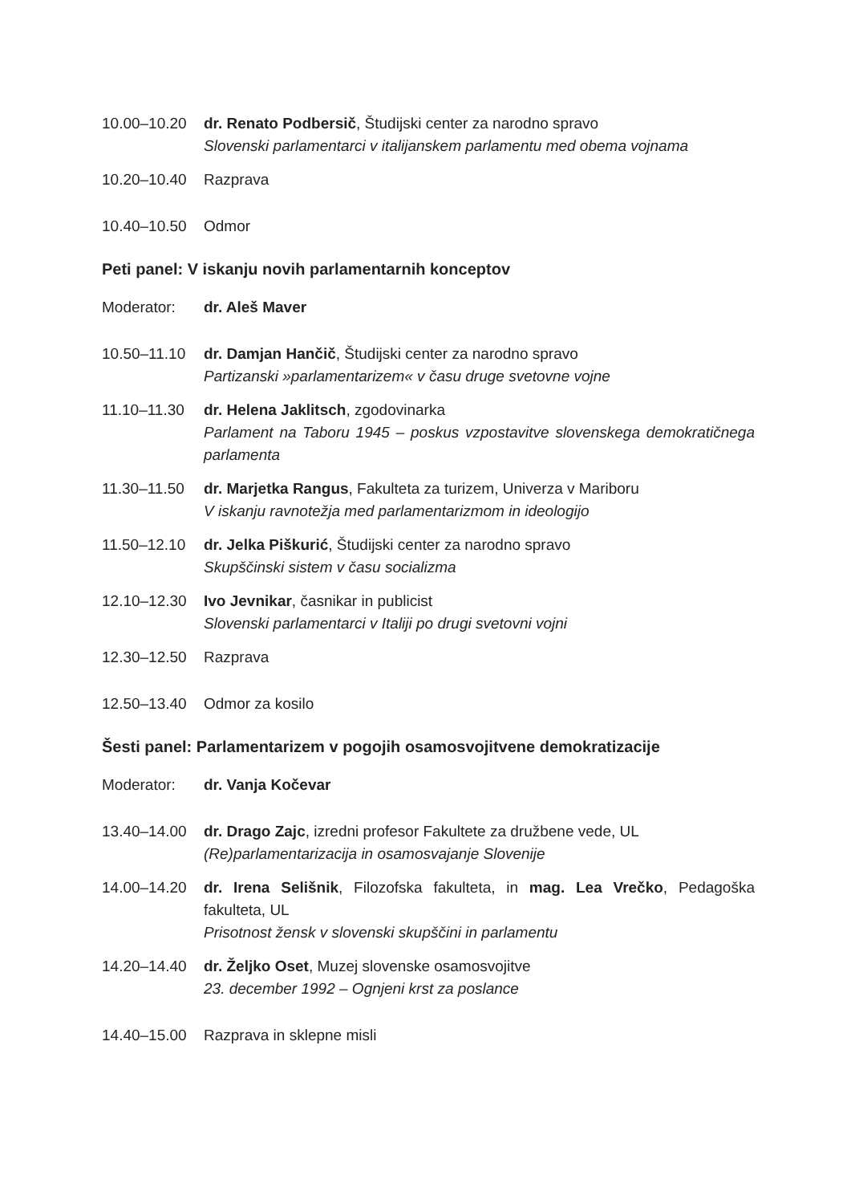10.00–10.20 dr. Renato Podbersič, Študijski center za narodno spravo
Slovenski parlamentarci v italijanskem parlamentu med obema vojnama
10.20–10.40 Razprava
10.40–10.50 Odmor
Peti panel: V iskanju novih parlamentarnih konceptov
Moderator: dr. Aleš Maver
10.50–11.10 dr. Damjan Hančič, Študijski center za narodno spravo
Partizanski »parlamentarizem« v času druge svetovne vojne
11.10–11.30 dr. Helena Jaklitsch, zgodovinarka
Parlament na Taboru 1945 – poskus vzpostavitve slovenskega demokratičnega parlamenta
11.30–11.50 dr. Marjetka Rangus, Fakulteta za turizem, Univerza v Mariboru
V iskanju ravnotežja med parlamentarizmom in ideologijo
11.50–12.10 dr. Jelka Piškurić, Študijski center za narodno spravo
Skupščinski sistem v času socializma
12.10–12.30 Ivo Jevnikar, časnikar in publicist
Slovenski parlamentarci v Italiji po drugi svetovni vojni
12.30–12.50 Razprava
12.50–13.40 Odmor za kosilo
Šesti panel: Parlamentarizem v pogojih osamosvojitvene demokratizacije
Moderator: dr. Vanja Kočevar
13.40–14.00 dr. Drago Zajc, izredni profesor Fakultete za družbene vede, UL
(Re)parlamentarizacija in osamosvajanje Slovenije
14.00–14.20 dr. Irena Selišnik, Filozofska fakulteta, in mag. Lea Vrečko, Pedagoška fakulteta, UL
Prisotnost žensk v slovenski skupščini in parlamentu
14.20–14.40 dr. Željko Oset, Muzej slovenske osamosvojitve
23. december 1992 – Ognjeni krst za poslance
14.40–15.00 Razprava in sklepne misli